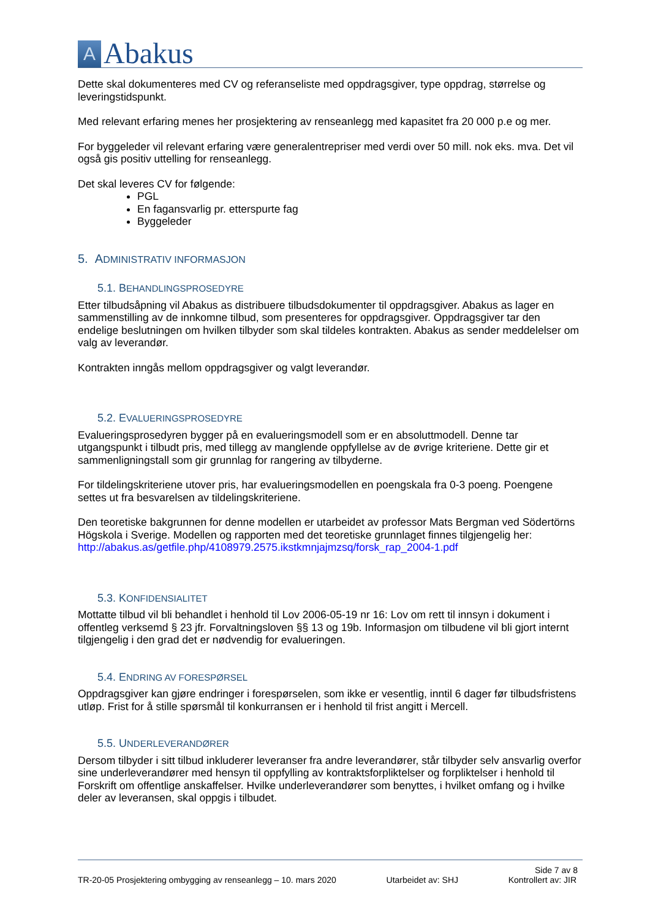A
Abakus
Dette skal dokumenteres med CV og referanseliste med oppdragsgiver, type oppdrag, størrelse og leveringstidspunkt.
Med relevant erfaring menes her prosjektering av renseanlegg med kapasitet fra 20 000 p.e og mer.
For byggeleder vil relevant erfaring være generalentrepriser med verdi over 50 mill. nok eks. mva. Det vil også gis positiv uttelling for renseanlegg.
Det skal leveres CV for følgende:
PGL
En fagansvarlig pr. etterspurte fag
Byggeleder
5. ADMINISTRATIV INFORMASJON
5.1. BEHANDLINGSPROSEDYRE
Etter tilbudsåpning vil Abakus as distribuere tilbudsdokumenter til oppdragsgiver. Abakus as lager en sammenstilling av de innkomne tilbud, som presenteres for oppdragsgiver. Oppdragsgiver tar den endelige beslutningen om hvilken tilbyder som skal tildeles kontrakten. Abakus as sender meddelelser om valg av leverandør.
Kontrakten inngås mellom oppdragsgiver og valgt leverandør.
5.2. EVALUERINGSPROSEDYRE
Evalueringsprosedyren bygger på en evalueringsmodell som er en absoluttmodell. Denne tar utgangspunkt i tilbudt pris, med tillegg av manglende oppfyllelse av de øvrige kriteriene. Dette gir et sammenligningstall som gir grunnlag for rangering av tilbyderne.
For tildelingskriteriene utover pris, har evalueringsmodellen en poengskala fra 0-3 poeng. Poengene settes ut fra besvarelsen av tildelingskriteriene.
Den teoretiske bakgrunnen for denne modellen er utarbeidet av professor Mats Bergman ved Södertörns Högskola i Sverige. Modellen og rapporten med det teoretiske grunnlaget finnes tilgjengelig her: http://abakus.as/getfile.php/4108979.2575.ikstkmnjajmzsq/forsk_rap_2004-1.pdf
5.3. KONFIDENSIALITET
Mottatte tilbud vil bli behandlet i henhold til Lov 2006-05-19 nr 16: Lov om rett til innsyn i dokument i offentleg verksemd § 23 jfr. Forvaltningsloven §§ 13 og 19b. Informasjon om tilbudene vil bli gjort internt tilgjengelig i den grad det er nødvendig for evalueringen.
5.4. ENDRING AV FORESPØRSEL
Oppdragsgiver kan gjøre endringer i forespørselen, som ikke er vesentlig, inntil 6 dager før tilbudsfristens utløp. Frist for å stille spørsmål til konkurransen er i henhold til frist angitt i Mercell.
5.5. UNDERLEVERANDØRER
Dersom tilbyder i sitt tilbud inkluderer leveranser fra andre leverandører, står tilbyder selv ansvarlig overfor sine underleverandører med hensyn til oppfylling av kontraktsforpliktelser og forpliktelser i henhold til Forskrift om offentlige anskaffelser. Hvilke underleverandører som benyttes, i hvilket omfang og i hvilke deler av leveransen, skal oppgis i tilbudet.
Side 7 av 8
TR-20-05 Prosjektering ombygging av renseanlegg – 10. mars 2020 Utarbeidet av: SHJ Kontrollert av: JIR